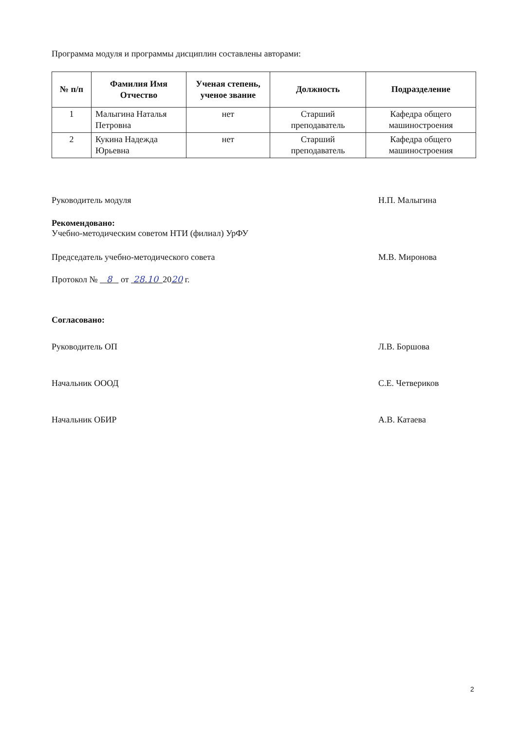Программа модуля и программы дисциплин составлены авторами:
| № п/п | Фамилия Имя Отчество | Ученая степень, ученое звание | Должность | Подразделение |
| --- | --- | --- | --- | --- |
| 1 | Малыгина Наталья Петровна | нет | Старший преподаватель | Кафедра общего машиностроения |
| 2 | Кукина Надежда Юрьевна | нет | Старший преподаватель | Кафедра общего машиностроения |
Руководитель модуля Н.П. Малыгина
Рекомендовано:
Учебно-методическим советом НТИ (филиал) УрФУ
Председатель учебно-методического совета М.В. Миронова
Протокол № 8 от 28.10 2020 г.
Согласовано:
Руководитель ОП Л.В. Боршова
Начальник ОООД С.Е. Четвериков
Начальник ОБИР А.В. Катаева
2